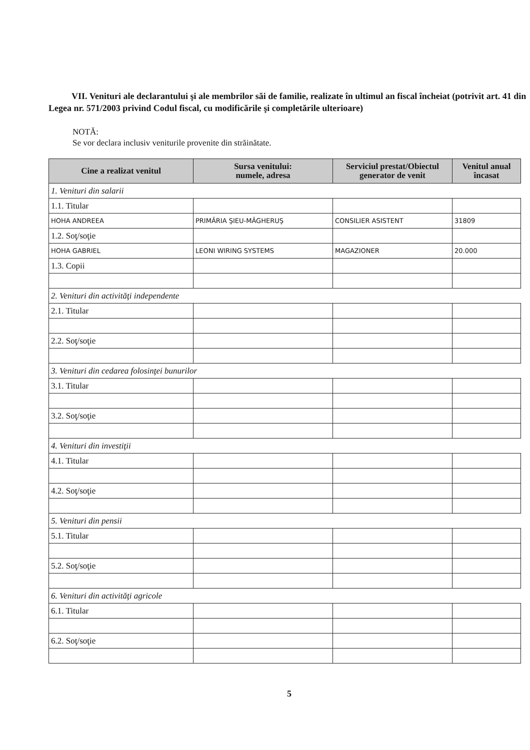VII. Venituri ale declarantului şi ale membrilor săi de familie, realizate în ultimul an fiscal încheiat (potrivit art. 41 din Legea nr. 571/2003 privind Codul fiscal, cu modificările şi completările ulterioare)
NOTĂ:
Se vor declara inclusiv veniturile provenite din străinătate.
| Cine a realizat venitul | Sursa venitului: numele, adresa | Serviciul prestat/Obiectul generator de venit | Venitul anual încasat |
| --- | --- | --- | --- |
| 1. Venituri din salarii | | | |
| 1.1. Titular | | | |
| HOHA ANDREEA | PRIMĂRIA ŞIEU-MĂGHERUŞ | CONSILIER ASISTENT | 31809 |
| 1.2. Soţ/soţie | | | |
| HOHA GABRIEL | LEONI WIRING SYSTEMS | MAGAZIONER | 20.000 |
| 1.3. Copii | | | |
| 2. Venituri din activităţi independente | | | |
| 2.1. Titular | | | |
| 2.2. Soţ/soţie | | | |
| 3. Venituri din cedarea folosinţei bunurilor | | | |
| 3.1. Titular | | | |
| 3.2. Soţ/soţie | | | |
| 4. Venituri din investiţii | | | |
| 4.1. Titular | | | |
| 4.2. Soţ/soţie | | | |
| 5. Venituri din pensii | | | |
| 5.1. Titular | | | |
| 5.2. Soţ/soţie | | | |
| 6. Venituri din activităţi agricole | | | |
| 6.1. Titular | | | |
| 6.2. Soţ/soţie | | | |
5